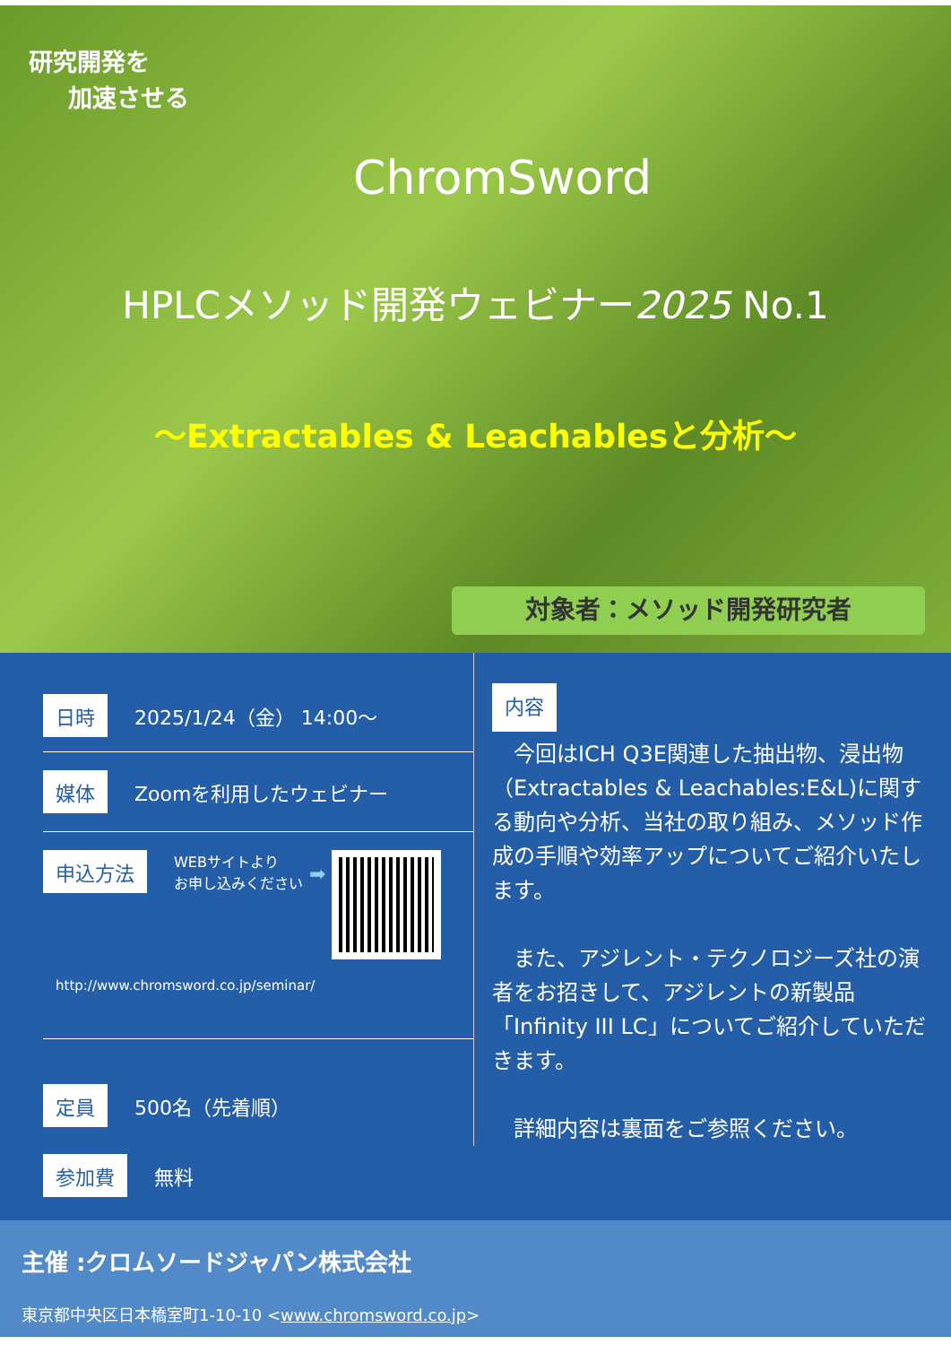研究開発を
加速させる
ChromSword
HPLCメソッド開発ウェビナー2025 No.1
～Extractables & Leachablesと分析～
対象者：メソッド開発研究者
日時 2025/1/24（金） 14:00～
媒体 Zoomを利用したウェビナー
申込方法 WEBサイトより
お申し込みください ➡
http://www.chromsword.co.jp/seminar/
定員 500名（先着順）
参加費 無料
内容
　今回はICH Q3E関連した抽出物、浸出物（Extractables & Leachables:E&L)に関する動向や分析、当社の取り組み、メソッド作成の手順や効率アップについてご紹介いたします。
　また、アジレント・テクノロジーズ社の演者をお招きして、アジレントの新製品「Infinity III LC」についてご紹介していただきます。
　詳細内容は裏面をご参照ください。
主催 :クロムソードジャパン株式会社
東京都中央区日本橋室町1-10-10 <www.chromsword.co.jp>